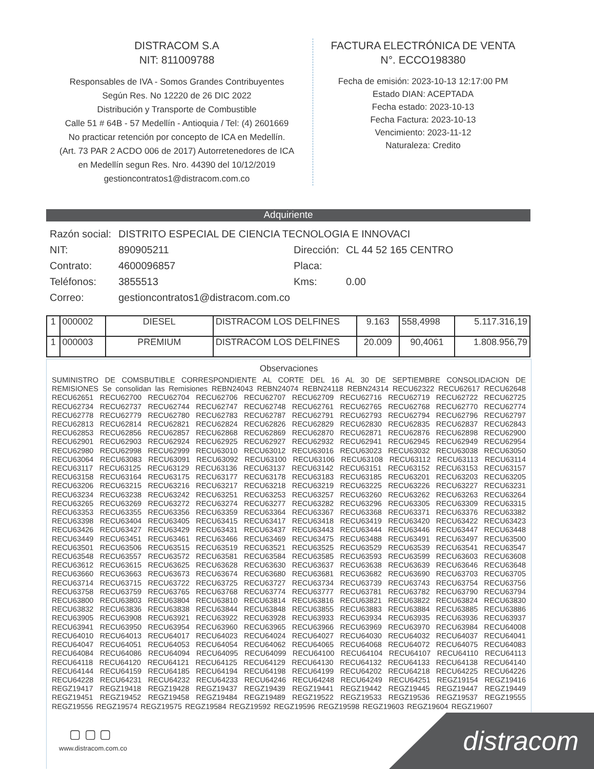DISTRACOM S.A
NIT: 811009788
Responsables de IVA - Somos Grandes Contribuyentes
Según Res. No 12220 de 26 DIC 2022
Distribución y Transporte de Combustible
Calle 51 # 64B - 57 Medellín - Antioquia / Tel: (4) 2601669
No practicar retención por concepto de ICA en Medellín.
(Art. 73 PAR 2 ACDO 006 de 2017) Autorretenedores de ICA
en Medellín segun Res. Nro. 44390 del 10/12/2019
gestioncontratos1@distracom.com.co
FACTURA ELECTRÓNICA DE VENTA
N°. ECCO198380
Fecha de emisión: 2023-10-13 12:17:00 PM
Estado DIAN: ACEPTADA
Fecha estado: 2023-10-13
Fecha Factura: 2023-10-13
Vencimiento: 2023-11-12
Naturaleza: Credito
Adquiriente
| Razón social: | DISTRITO ESPECIAL DE CIENCIA TECNOLOGIA E INNOVACI | | |
| NIT: | 890905211 | Dirección: | CL 44 52 165 CENTRO |
| Contrato: | 4600096857 | Placa: | |
| Teléfonos: | 3855513 | Kms: | 0.00 |
| Correo: | gestioncontratos1@distracom.com.co | | |
| 1 | 000002 | DIESEL | DISTRACOM LOS DELFINES | 9.163 | 558,4998 | 5.117.316,19 |
| 1 | 000003 | PREMIUM | DISTRACOM LOS DELFINES | 20.009 | 90,4061 | 1.808.956,79 |
Observaciones
SUMINISTRO DE COMSBUTIBLE CORRESPONDIENTE AL CORTE DEL 16 AL 30 DE SEPTIEMBRE CONSOLIDACION DE REMISIONES Se consolidan las Remisiones REBN24043 REBN24074 REBN24118 REBN24314 RECU62322 RECU62617 RECU62648 RECU62651 RECU62700 RECU62704 RECU62706 RECU62707 RECU62709 RECU62716 RECU62719 RECU62722 RECU62725 RECU62734 RECU62737 RECU62744 RECU62747 RECU62748 RECU62761 RECU62765 RECU62768 RECU62770 RECU62774 RECU62778 RECU62779 RECU62780 RECU62783 RECU62787 RECU62791 RECU62793 RECU62794 RECU62796 RECU62797 RECU62813 RECU62814 RECU62821 RECU62824 RECU62826 RECU62829 RECU62830 RECU62835 RECU62837 RECU62843 RECU62853 RECU62856 RECU62857 RECU62868 RECU62869 RECU62870 RECU62871 RECU62876 RECU62898 RECU62900 RECU62901 RECU62903 RECU62924 RECU62925 RECU62927 RECU62932 RECU62941 RECU62945 RECU62949 RECU62954 RECU62980 RECU62998 RECU62999 RECU63010 RECU63012 RECU63016 RECU63023 RECU63032 RECU63038 RECU63050 RECU63064 RECU63083 RECU63091 RECU63092 RECU63100 RECU63106 RECU63108 RECU63112 RECU63113 RECU63114 RECU63117 RECU63125 RECU63129 RECU63136 RECU63137 RECU63142 RECU63151 RECU63152 RECU63153 RECU63157 RECU63158 RECU63164 RECU63175 RECU63177 RECU63178 RECU63183 RECU63185 RECU63201 RECU63203 RECU63205 RECU63206 RECU63215 RECU63216 RECU63217 RECU63218 RECU63219 RECU63225 RECU63226 RECU63227 RECU63231 RECU63234 RECU63238 RECU63242 RECU63251 RECU63253 RECU63257 RECU63260 RECU63262 RECU63263 RECU63264 RECU63265 RECU63269 RECU63272 RECU63274 RECU63277 RECU63282 RECU63296 RECU63305 RECU63309 RECU63315 RECU63353 RECU63355 RECU63356 RECU63359 RECU63364 RECU63367 RECU63368 RECU63371 RECU63376 RECU63382 RECU63398 RECU63404 RECU63405 RECU63415 RECU63417 RECU63418 RECU63419 RECU63420 RECU63422 RECU63423 RECU63426 RECU63427 RECU63429 RECU63431 RECU63437 RECU63443 RECU63444 RECU63446 RECU63447 RECU63448 RECU63449 RECU63451 RECU63461 RECU63466 RECU63469 RECU63475 RECU63488 RECU63491 RECU63497 RECU63500 RECU63501 RECU63506 RECU63515 RECU63519 RECU63521 RECU63525 RECU63529 RECU63539 RECU63541 RECU63547 RECU63548 RECU63557 RECU63572 RECU63581 RECU63584 RECU63585 RECU63593 RECU63599 RECU63603 RECU63608 RECU63612 RECU63615 RECU63625 RECU63628 RECU63630 RECU63637 RECU63638 RECU63639 RECU63646 RECU63648 RECU63660 RECU63663 RECU63673 RECU63674 RECU63680 RECU63681 RECU63682 RECU63690 RECU63703 RECU63705 RECU63714 RECU63715 RECU63722 RECU63725 RECU63727 RECU63734 RECU63739 RECU63743 RECU63754 RECU63756 RECU63758 RECU63759 RECU63765 RECU63768 RECU63774 RECU63777 RECU63781 RECU63782 RECU63790 RECU63794 RECU63800 RECU63803 RECU63804 RECU63810 RECU63814 RECU63816 RECU63821 RECU63822 RECU63824 RECU63830 RECU63832 RECU63836 RECU63838 RECU63844 RECU63848 RECU63855 RECU63883 RECU63884 RECU63885 RECU63886 RECU63905 RECU63908 RECU63921 RECU63922 RECU63928 RECU63933 RECU63934 RECU63935 RECU63936 RECU63937 RECU63941 RECU63950 RECU63954 RECU63960 RECU63965 RECU63966 RECU63969 RECU63970 RECU63984 RECU64008 RECU64010 RECU64013 RECU64017 RECU64023 RECU64024 RECU64027 RECU64030 RECU64032 RECU64037 RECU64041 RECU64047 RECU64051 RECU64053 RECU64054 RECU64062 RECU64065 RECU64068 RECU64072 RECU64075 RECU64083 RECU64084 RECU64086 RECU64094 RECU64095 RECU64099 RECU64100 RECU64104 RECU64107 RECU64110 RECU64113 RECU64118 RECU64120 RECU64121 RECU64125 RECU64129 RECU64130 RECU64132 RECU64133 RECU64138 RECU64140 RECU64144 RECU64159 RECU64185 RECU64194 RECU64198 RECU64199 RECU64202 RECU64218 RECU64225 RECU64226 RECU64228 RECU64231 RECU64232 RECU64233 RECU64246 RECU64248 RECU64249 RECU64251 REGZ19154 REGZ19416 REGZ19417 REGZ19418 REGZ19428 REGZ19437 REGZ19439 REGZ19441 REGZ19442 REGZ19445 REGZ19447 REGZ19449 REGZ19451 REGZ19452 REGZ19458 REGZ19484 REGZ19489 REGZ19522 REGZ19533 REGZ19536 REGZ19537 REGZ19555 REGZ19556 REGZ19574 REGZ19575 REGZ19584 REGZ19592 REGZ19596 REGZ19598 REGZ19603 REGZ19604 REGZ19607
▢ ▢ ▢
www.distracom.com.co
distracom